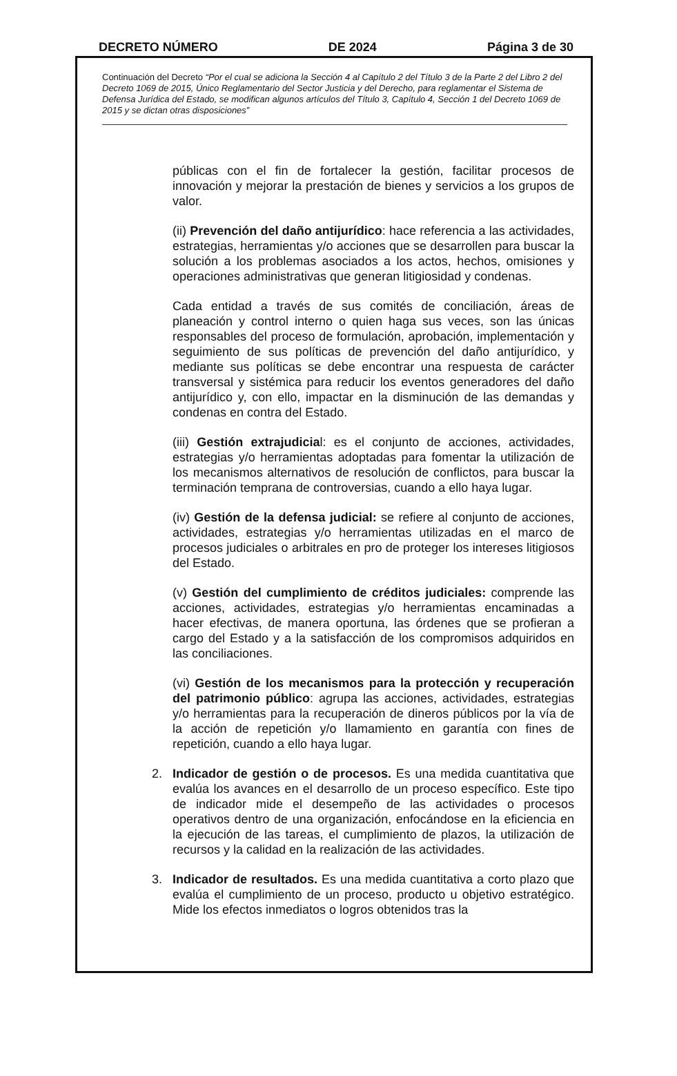DECRETO NÚMERO DE 2024 Página 3 de 30
Continuación del Decreto “Por el cual se adiciona la Sección 4 al Capítulo 2 del Título 3 de la Parte 2 del Libro 2 del Decreto 1069 de 2015, Único Reglamentario del Sector Justicia y del Derecho, para reglamentar el Sistema de Defensa Jurídica del Estado, se modifican algunos artículos del Título 3, Capítulo 4, Sección 1 del Decreto 1069 de 2015 y se dictan otras disposiciones”
públicas con el fin de fortalecer la gestión, facilitar procesos de innovación y mejorar la prestación de bienes y servicios a los grupos de valor.
(ii) Prevención del daño antijurídico: hace referencia a las actividades, estrategias, herramientas y/o acciones que se desarrollen para buscar la solución a los problemas asociados a los actos, hechos, omisiones y operaciones administrativas que generan litigiosidad y condenas.
Cada entidad a través de sus comités de conciliación, áreas de planeación y control interno o quien haga sus veces, son las únicas responsables del proceso de formulación, aprobación, implementación y seguimiento de sus políticas de prevención del daño antijurídico, y mediante sus políticas se debe encontrar una respuesta de carácter transversal y sistémica para reducir los eventos generadores del daño antijurídico y, con ello, impactar en la disminución de las demandas y condenas en contra del Estado.
(iii) Gestión extrajudicial: es el conjunto de acciones, actividades, estrategias y/o herramientas adoptadas para fomentar la utilización de los mecanismos alternativos de resolución de conflictos, para buscar la terminación temprana de controversias, cuando a ello haya lugar.
(iv) Gestión de la defensa judicial: se refiere al conjunto de acciones, actividades, estrategias y/o herramientas utilizadas en el marco de procesos judiciales o arbitrales en pro de proteger los intereses litigiosos del Estado.
(v) Gestión del cumplimiento de créditos judiciales: comprende las acciones, actividades, estrategias y/o herramientas encaminadas a hacer efectivas, de manera oportuna, las órdenes que se profieran a cargo del Estado y a la satisfacción de los compromisos adquiridos en las conciliaciones.
(vi) Gestión de los mecanismos para la protección y recuperación del patrimonio público: agrupa las acciones, actividades, estrategias y/o herramientas para la recuperación de dineros públicos por la vía de la acción de repetición y/o llamamiento en garantía con fines de repetición, cuando a ello haya lugar.
2. Indicador de gestión o de procesos. Es una medida cuantitativa que evalúa los avances en el desarrollo de un proceso específico. Este tipo de indicador mide el desempeño de las actividades o procesos operativos dentro de una organización, enfocándose en la eficiencia en la ejecución de las tareas, el cumplimiento de plazos, la utilización de recursos y la calidad en la realización de las actividades.
3. Indicador de resultados. Es una medida cuantitativa a corto plazo que evalúa el cumplimiento de un proceso, producto u objetivo estratégico. Mide los efectos inmediatos o logros obtenidos tras la